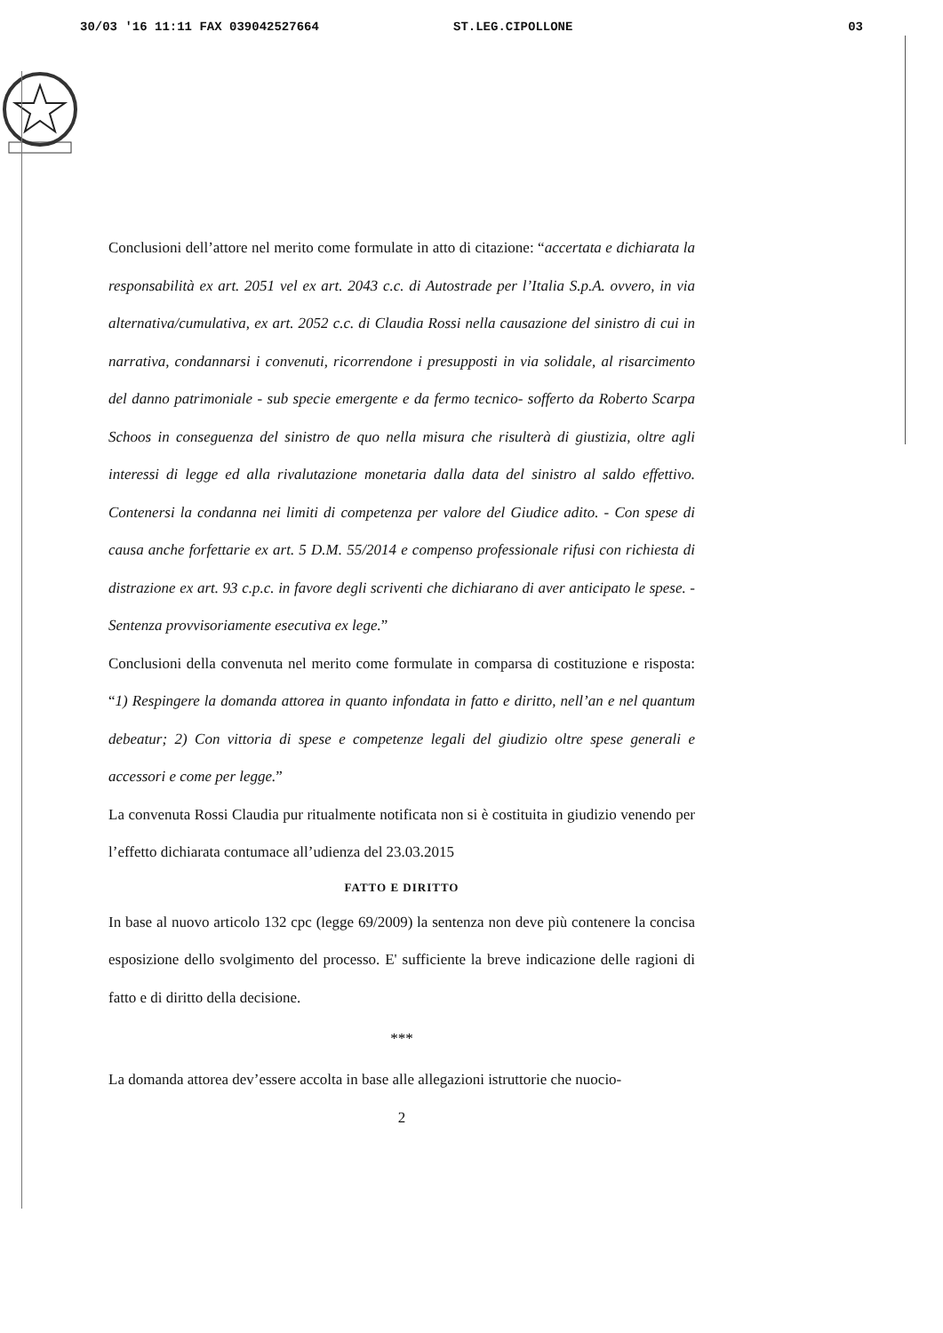30/03 '16 11:11 FAX 039042527664 ST.LEG.CIPOLLONE 03
Conclusioni dell’attore nel merito come formulate in atto di citazione: “accertata e dichiarata la responsabilità ex art. 2051 vel ex art. 2043 c.c. di Autostrade per l’Italia S.p.A. ovvero, in via alternativa/cumulativa, ex art. 2052 c.c. di Claudia Rossi nella causazione del sinistro di cui in narrativa, condannarsi i convenuti, ricorrendone i presupposti in via solidale, al risarcimento del danno patrimoniale - sub specie emergente e da fermo tecnico- sofferto da Roberto Scarpa Schoos in conseguenza del sinistro de quo nella misura che risulterà di giustizia, oltre agli interessi di legge ed alla rivalutazione monetaria dalla data del sinistro al saldo effettivo. Contenersi la condanna nei limiti di competenza per valore del Giudice adito. - Con spese di causa anche forfettarie ex art. 5 D.M. 55/2014 e compenso professionale rifusi con richiesta di distrazione ex art. 93 c.p.c. in favore degli scriventi che dichiarano di aver anticipato le spese. - Sentenza provvisoriamente esecutiva ex lege.”
Conclusioni della convenuta nel merito come formulate in comparsa di costituzione e risposta: “1) Respingere la domanda attorea in quanto infondata in fatto e diritto, nell’an e nel quantum debeatur; 2) Con vittoria di spese e competenze legali del giudizio oltre spese generali e accessori e come per legge.”
La convenuta Rossi Claudia pur ritualmente notificata non si è costituita in giudizio venendo per l’effetto dichiarata contumace all’udienza del 23.03.2015
FATTO E DIRITTO
In base al nuovo articolo 132 cpc (legge 69/2009) la sentenza non deve più contenere la concisa esposizione dello svolgimento del processo. E' sufficiente la breve indicazione delle ragioni di fatto e di diritto della decisione.
***
La domanda attorea dev’essere accolta in base alle allegazioni istruttorie che nuocio-
2